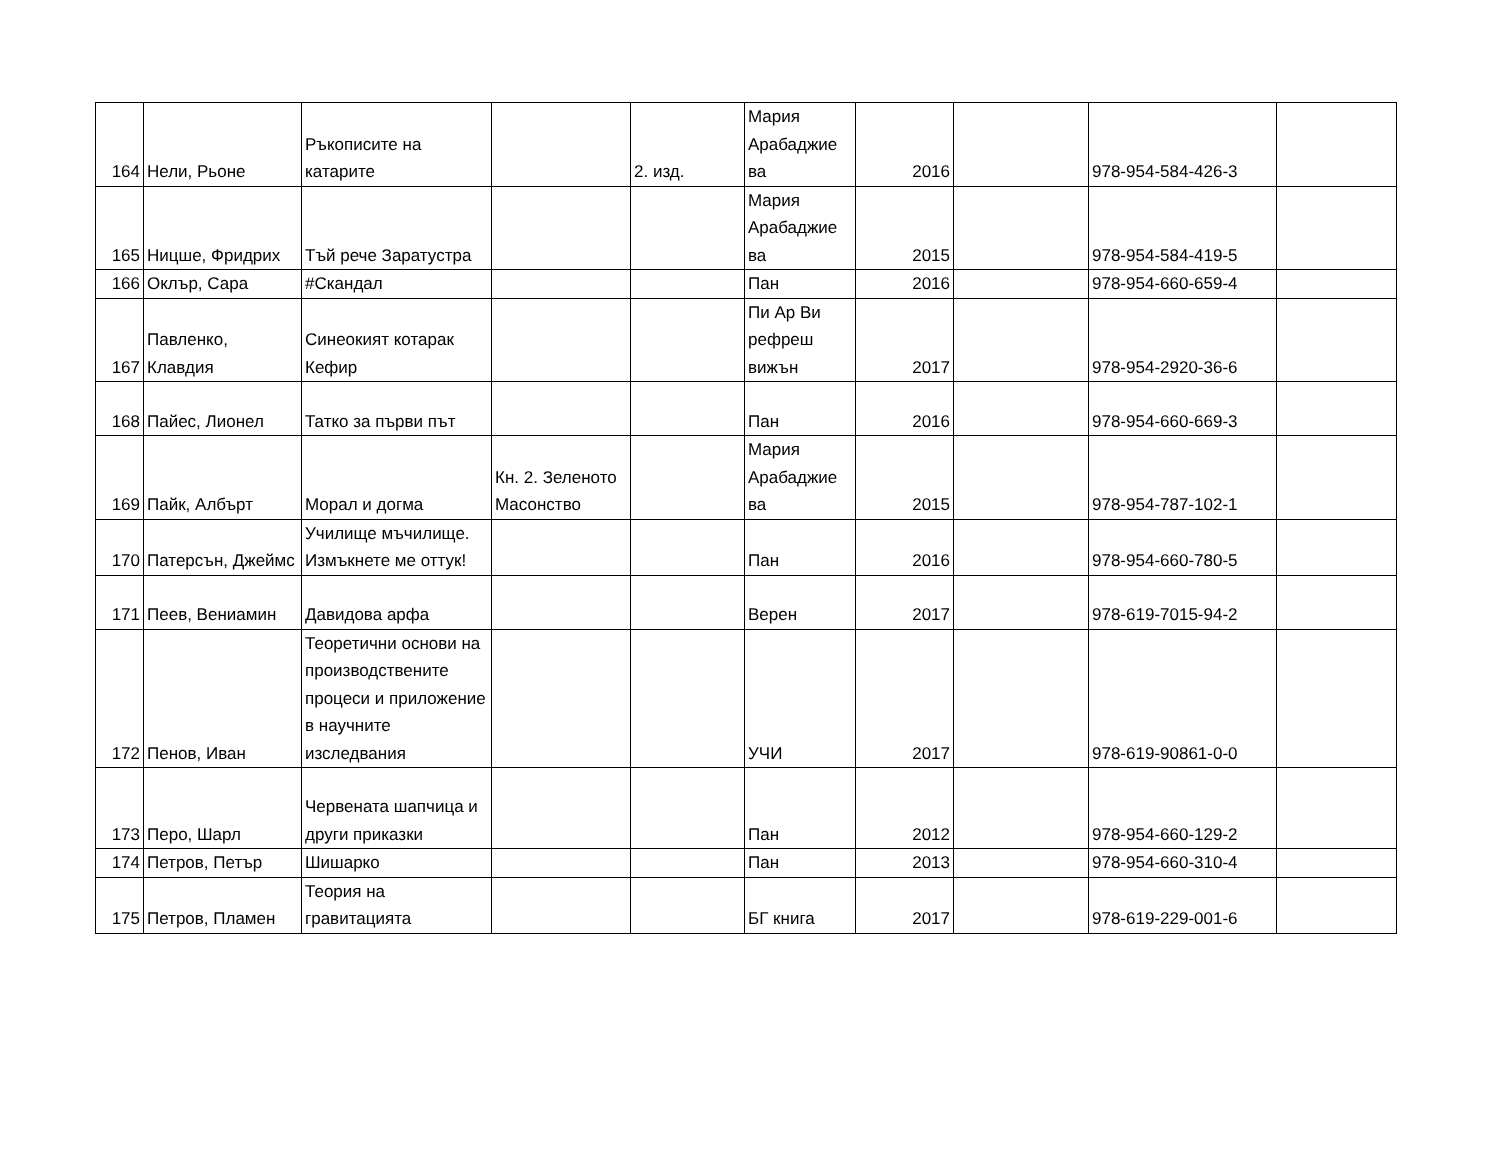| 164 | Нели, Рьоне | Ръкописите на катарите | | 2. изд. | Мария Арабаджие ва | 2016 | | 978-954-584-426-3 | |
| 165 | Ницше, Фридрих | Тъй рече Заратустра | | | Мария Арабаджие ва | 2015 | | 978-954-584-419-5 | |
| 166 | Оклър, Сара | #Скандал | | | Пан | 2016 | | 978-954-660-659-4 | |
| 167 | Павленко, Клавдия | Синеокият котарак Кефир | | | Пи Ар Ви рефреш вижън | 2017 | | 978-954-2920-36-6 | |
| 168 | Пайес, Лионел | Татко за първи път | | | Пан | 2016 | | 978-954-660-669-3 | |
| 169 | Пайк, Албърт | Морал и догма | Кн. 2. Зеленото Масонство | | Мария Арабаджие ва | 2015 | | 978-954-787-102-1 | |
| 170 | Патерсън, Джеймс | Училище мъчилище. Измъкнете ме оттук! | | | Пан | 2016 | | 978-954-660-780-5 | |
| 171 | Пеев, Вениамин | Давидова арфа | | | Верен | 2017 | | 978-619-7015-94-2 | |
| 172 | Пенов, Иван | Теоретични основи на производствените процеси и приложение в научните изследвания | | | УЧИ | 2017 | | 978-619-90861-0-0 | |
| 173 | Перо, Шарл | Червената шапчица и други приказки | | | Пан | 2012 | | 978-954-660-129-2 | |
| 174 | Петров, Петър | Шишарко | | | Пан | 2013 | | 978-954-660-310-4 | |
| 175 | Петров, Пламен | Теория на гравитацията | | | БГ книга | 2017 | | 978-619-229-001-6 | |